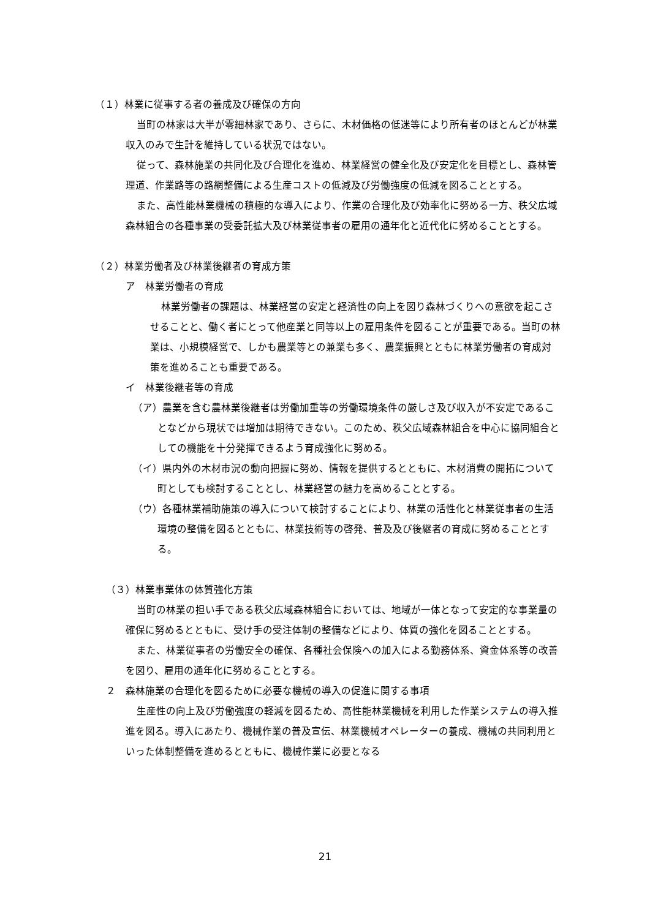（１）林業に従事する者の養成及び確保の方向
当町の林家は大半が零細林家であり、さらに、木材価格の低迷等により所有者のほとんどが林業収入のみで生計を維持している状況ではない。
従って、森林施業の共同化及び合理化を進め、林業経営の健全化及び安定化を目標とし、森林管理道、作業路等の路網整備による生産コストの低減及び労働強度の低減を図ることとする。
また、高性能林業機械の積極的な導入により、作業の合理化及び効率化に努める一方、秩父広域森林組合の各種事業の受委託拡大及び林業従事者の雇用の通年化と近代化に努めることとする。
（２）林業労働者及び林業後継者の育成方策
ア　林業労働者の育成
林業労働者の課題は、林業経営の安定と経済性の向上を図り森林づくりへの意欲を起こさせることと、働く者にとって他産業と同等以上の雇用条件を図ることが重要である。当町の林業は、小規模経営で、しかも農業等との兼業も多く、農業振興とともに林業労働者の育成対策を進めることも重要である。
イ　林業後継者等の育成
（ア）農業を含む農林業後継者は労働加重等の労働環境条件の厳しさ及び収入が不安定であることなどから現状では増加は期待できない。このため、秩父広域森林組合を中心に協同組合としての機能を十分発揮できるよう育成強化に努める。
（イ）県内外の木材市況の動向把握に努め、情報を提供するとともに、木材消費の開拓について町としても検討することとし、林業経営の魅力を高めることとする。
（ウ）各種林業補助施策の導入について検討することにより、林業の活性化と林業従事者の生活環境の整備を図るとともに、林業技術等の啓発、普及及び後継者の育成に努めることとする。
（３）林業事業体の体質強化方策
当町の林業の担い手である秩父広域森林組合においては、地域が一体となって安定的な事業量の確保に努めるとともに、受け手の受注体制の整備などにより、体質の強化を図ることとする。
また、林業従事者の労働安全の確保、各種社会保険への加入による勤務体系、資金体系等の改善を図り、雇用の通年化に努めることとする。
２　森林施業の合理化を図るために必要な機械の導入の促進に関する事項
生産性の向上及び労働強度の軽減を図るため、高性能林業機械を利用した作業システムの導入推進を図る。導入にあたり、機械作業の普及宣伝、林業機械オペレーターの養成、機械の共同利用といった体制整備を進めるとともに、機械作業に必要となる
21